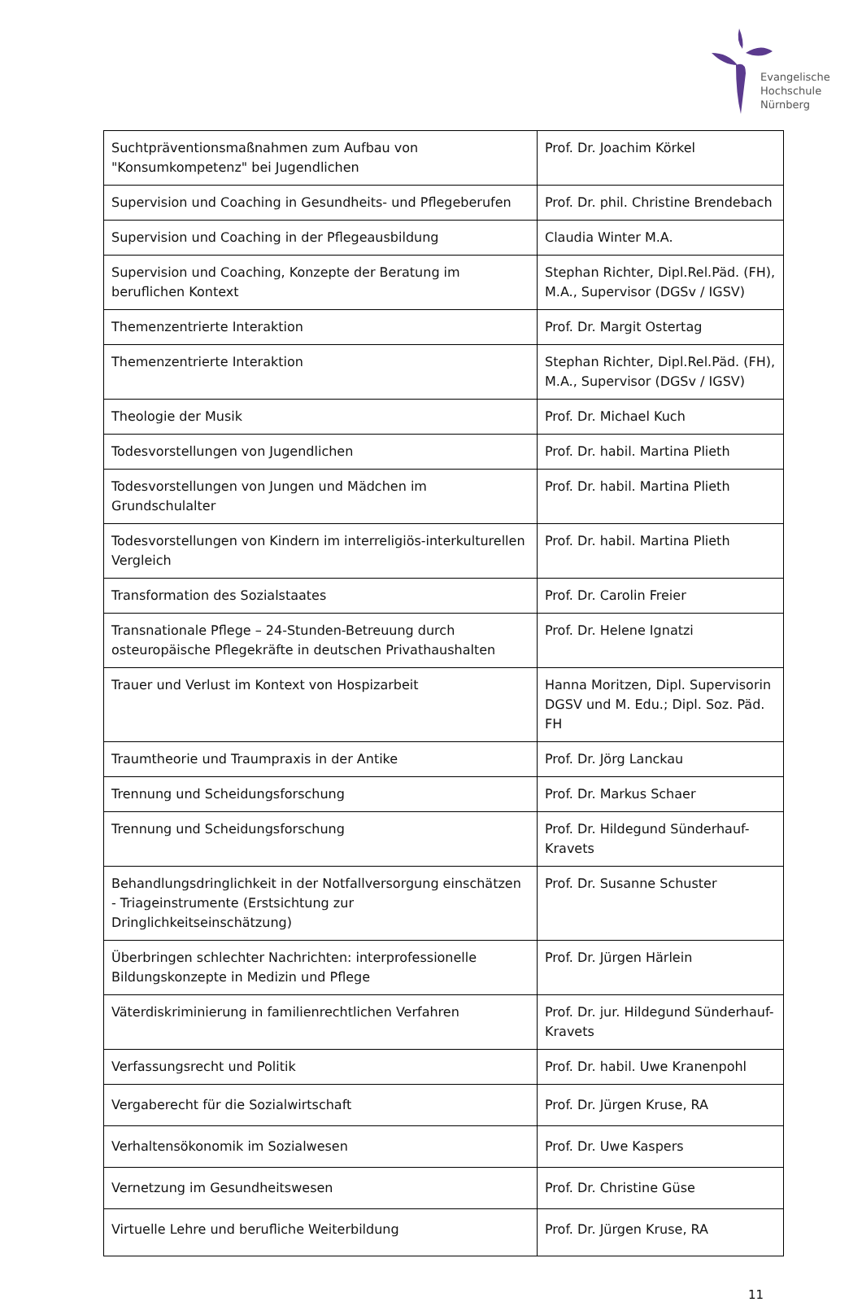Evangelische
Hochschule
Nürnberg
| Suchtpräventionsmaßnahmen zum Aufbau von "Konsumkompetenz" bei Jugendlichen | Prof. Dr. Joachim Körkel |
| Supervision und Coaching in Gesundheits- und Pflegeberufen | Prof. Dr. phil. Christine Brendebach |
| Supervision und Coaching in der Pflegeausbildung | Claudia Winter M.A. |
| Supervision und Coaching, Konzepte der Beratung im beruflichen Kontext | Stephan Richter, Dipl.Rel.Päd. (FH), M.A., Supervisor (DGSv / IGSV) |
| Themenzentrierte Interaktion | Prof. Dr. Margit Ostertag |
| Themenzentrierte Interaktion | Stephan Richter, Dipl.Rel.Päd. (FH), M.A., Supervisor (DGSv / IGSV) |
| Theologie der Musik | Prof. Dr. Michael Kuch |
| Todesvorstellungen von Jugendlichen | Prof. Dr. habil. Martina Plieth |
| Todesvorstellungen von Jungen und Mädchen im Grundschulalter | Prof. Dr. habil. Martina Plieth |
| Todesvorstellungen von Kindern im interreligiös-interkulturellen Vergleich | Prof. Dr. habil. Martina Plieth |
| Transformation des Sozialstaates | Prof. Dr. Carolin Freier |
| Transnationale Pflege – 24-Stunden-Betreuung durch osteuropäische Pflegekräfte in deutschen Privathaushalten | Prof. Dr. Helene Ignatzi |
| Trauer und Verlust im Kontext von Hospizarbeit | Hanna Moritzen, Dipl. Supervisorin DGSV und M. Edu.; Dipl. Soz. Päd. FH |
| Traumtheorie und Traumpraxis in der Antike | Prof. Dr. Jörg Lanckau |
| Trennung und Scheidungsforschung | Prof. Dr. Markus Schaer |
| Trennung und Scheidungsforschung | Prof. Dr. Hildegund Sünderhauf-Kravets |
| Behandlungsdringlichkeit in der Notfallversorgung einschätzen - Triageinstrumente (Erstsichtung zur Dringlichkeitseinschätzung) | Prof. Dr. Susanne Schuster |
| Überbringen schlechter Nachrichten: interprofessionelle Bildungskonzepte in Medizin und Pflege | Prof. Dr. Jürgen Härlein |
| Väterdiskriminierung in familienrechtlichen Verfahren | Prof. Dr. jur. Hildegund Sünderhauf-Kravets |
| Verfassungsrecht und Politik | Prof. Dr. habil. Uwe Kranenpohl |
| Vergaberecht für die Sozialwirtschaft | Prof. Dr. Jürgen Kruse, RA |
| Verhaltensökonomik im Sozialwesen | Prof. Dr. Uwe Kaspers |
| Vernetzung im Gesundheitswesen | Prof. Dr. Christine Güse |
| Virtuelle Lehre und berufliche Weiterbildung | Prof. Dr. Jürgen Kruse, RA |
11